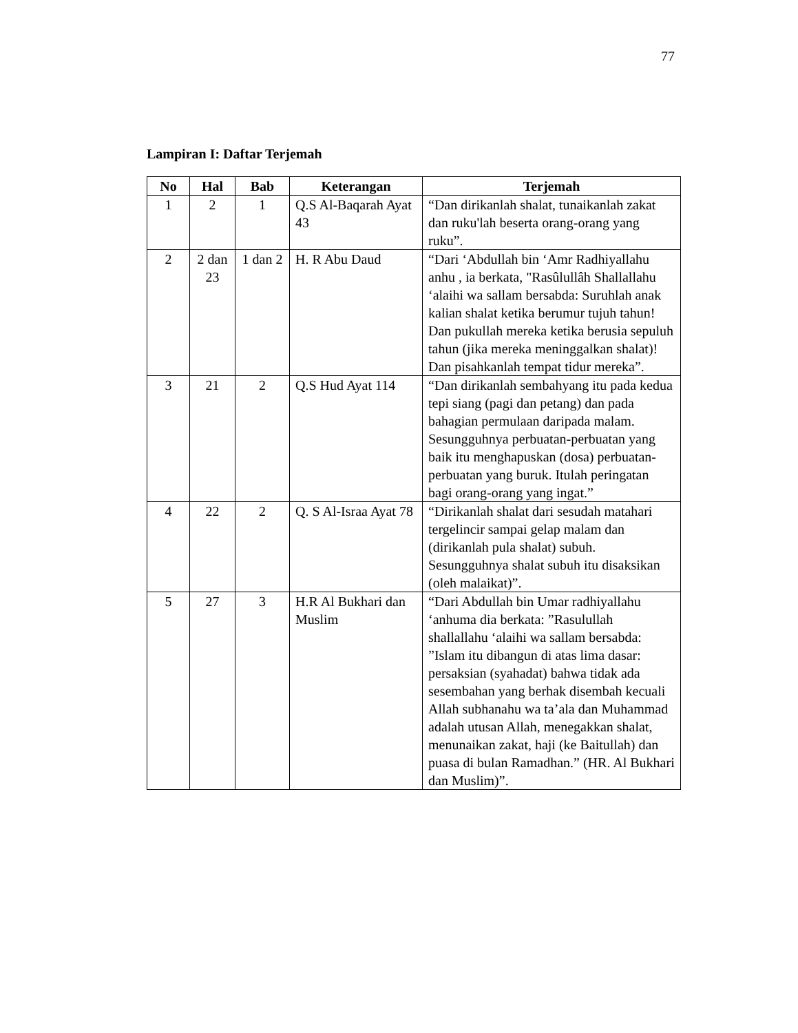77
Lampiran I: Daftar Terjemah
| No | Hal | Bab | Keterangan | Terjemah |
| --- | --- | --- | --- | --- |
| 1 | 2 | 1 | Q.S Al-Baqarah Ayat 43 | “Dan dirikanlah shalat, tunaikanlah zakat dan ruku'lah beserta orang-orang yang ruku”. |
| 2 | 2 dan 23 | 1 dan 2 | H. R Abu Daud | “Dari ‘Abdullah bin ‘Amr Radhiyallahu anhu , ia berkata, "Rasûlullâh Shallallahu ‘alaihi wa sallam bersabda: Suruhlah anak kalian shalat ketika berumur tujuh tahun! Dan pukullah mereka ketika berusia sepuluh tahun (jika mereka meninggalkan shalat)! Dan pisahkanlah tempat tidur mereka”. |
| 3 | 21 | 2 | Q.S Hud Ayat 114 | “Dan dirikanlah sembahyang itu pada kedua tepi siang (pagi dan petang) dan pada bahagian permulaan daripada malam. Sesungguhnya perbuatan-perbuatan yang baik itu menghapuskan (dosa) perbuatan-perbuatan yang buruk. Itulah peringatan bagi orang-orang yang ingat.” |
| 4 | 22 | 2 | Q. S Al-Israa Ayat 78 | “Dirikanlah shalat dari sesudah matahari tergelincir sampai gelap malam dan (dirikanlah pula shalat) subuh. Sesungguhnya shalat subuh itu disaksikan (oleh malaikat)”. |
| 5 | 27 | 3 | H.R Al Bukhari dan Muslim | “Dari Abdullah bin Umar radhiyallahu ‘anhuma dia berkata: ”Rasulullah shallallahu ‘alaihi wa sallam bersabda: ”Islam itu dibangun di atas lima dasar: persaksian (syahadat) bahwa tidak ada sesembahan yang berhak disembah kecuali Allah subhanahu wa ta’ala dan Muhammad adalah utusan Allah, menegakkan shalat, menunaikan zakat, haji (ke Baitullah) dan puasa di bulan Ramadhan.” (HR. Al Bukhari dan Muslim)”. |